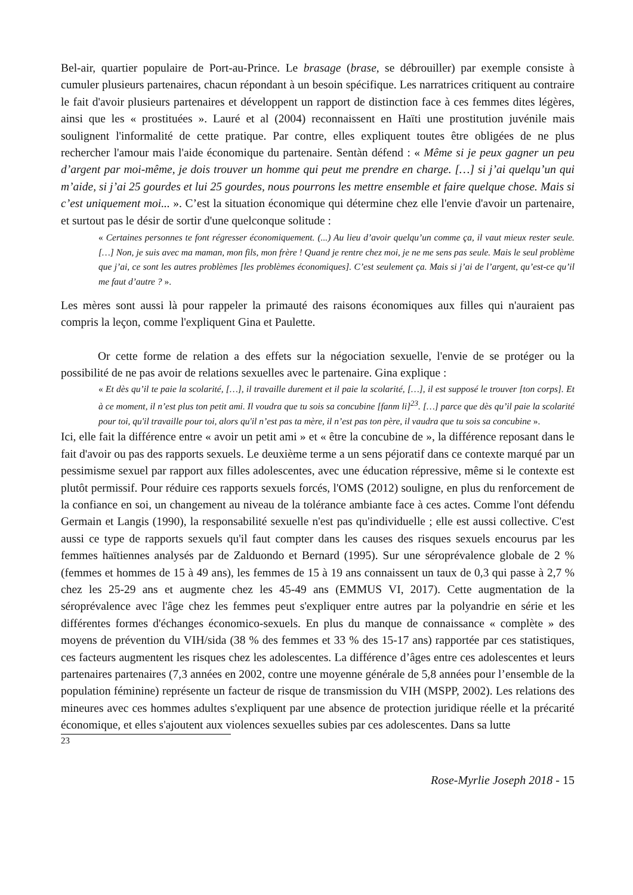Bel-air, quartier populaire de Port-au-Prince. Le brasage (brase, se débrouiller) par exemple consiste à cumuler plusieurs partenaires, chacun répondant à un besoin spécifique. Les narratrices critiquent au contraire le fait d'avoir plusieurs partenaires et développent un rapport de distinction face à ces femmes dites légères, ainsi que les « prostituées ». Lauré et al (2004) reconnaissent en Haïti une prostitution juvénile mais soulignent l'informalité de cette pratique. Par contre, elles expliquent toutes être obligées de ne plus rechercher l'amour mais l'aide économique du partenaire. Sentàn défend : « Même si je peux gagner un peu d’argent par moi-même, je dois trouver un homme qui peut me prendre en charge. […] si j’ai quelqu’un qui m’aide, si j’ai 25 gourdes et lui 25 gourdes, nous pourrons les mettre ensemble et faire quelque chose. Mais si c’est uniquement moi... ». C’est la situation économique qui détermine chez elle l'envie d'avoir un partenaire, et surtout pas le désir de sortir d'une quelconque solitude :
« Certaines personnes te font régresser économiquement. (...) Au lieu d’avoir quelqu’un comme ça, il vaut mieux rester seule. […] Non, je suis avec ma maman, mon fils, mon frère ! Quand je rentre chez moi, je ne me sens pas seule. Mais le seul problème que j’ai, ce sont les autres problèmes [les problèmes économiques]. C’est seulement ça. Mais si j’ai de l’argent, qu’est-ce qu’il me faut d’autre ? ».
Les mères sont aussi là pour rappeler la primauté des raisons économiques aux filles qui n'auraient pas compris la leçon, comme l'expliquent Gina et Paulette.
Or cette forme de relation a des effets sur la négociation sexuelle, l'envie de se protéger ou la possibilité de ne pas avoir de relations sexuelles avec le partenaire. Gina explique :
« Et dès qu’il te paie la scolarité, […], il travaille durement et il paie la scolarité, […], il est supposé le trouver [ton corps]. Et à ce moment, il n’est plus ton petit ami. Il voudra que tu sois sa concubine [fanm li]<sup>23</sup>. […] parce que dès qu’il paie la scolarité pour toi, qu'il travaille pour toi, alors qu'il n’est pas ta mère, il n’est pas ton père, il vaudra que tu sois sa concubine ».
Ici, elle fait la différence entre « avoir un petit ami » et « être la concubine de », la différence reposant dans le fait d'avoir ou pas des rapports sexuels. Le deuxième terme a un sens péjoratif dans ce contexte marqué par un pessimisme sexuel par rapport aux filles adolescentes, avec une éducation répressive, même si le contexte est plutôt permissif. Pour réduire ces rapports sexuels forcés, l'OMS (2012) souligne, en plus du renforcement de la confiance en soi, un changement au niveau de la tolérance ambiante face à ces actes. Comme l'ont défendu Germain et Langis (1990), la responsabilité sexuelle n'est pas qu'individuelle ; elle est aussi collective. C'est aussi ce type de rapports sexuels qu'il faut compter dans les causes des risques sexuels encourus par les femmes haïtiennes analysés par de Zalduondo et Bernard (1995). Sur une séroprévalence globale de 2 % (femmes et hommes de 15 à 49 ans), les femmes de 15 à 19 ans connaissent un taux de 0,3 qui passe à 2,7 % chez les 25-29 ans et augmente chez les 45-49 ans (EMMUS VI, 2017). Cette augmentation de la séroprévalence avec l'âge chez les femmes peut s'expliquer entre autres par la polyandrie en série et les différentes formes d'échanges économico-sexuels. En plus du manque de connaissance « complète » des moyens de prévention du VIH/sida (38 % des femmes et 33 % des 15-17 ans) rapportée par ces statistiques, ces facteurs augmentent les risques chez les adolescentes. La différence d’âges entre ces adolescentes et leurs partenaires partenaires (7,3 années en 2002, contre une moyenne générale de 5,8 années pour l’ensemble de la population féminine) représente un facteur de risque de transmission du VIH (MSPP, 2002). Les relations des mineures avec ces hommes adultes s'expliquent par une absence de protection juridique réelle et la précarité économique, et elles s'ajoutent aux violences sexuelles subies par ces adolescentes. Dans sa lutte
23
Rose-Myrlie Joseph 2018 - 15